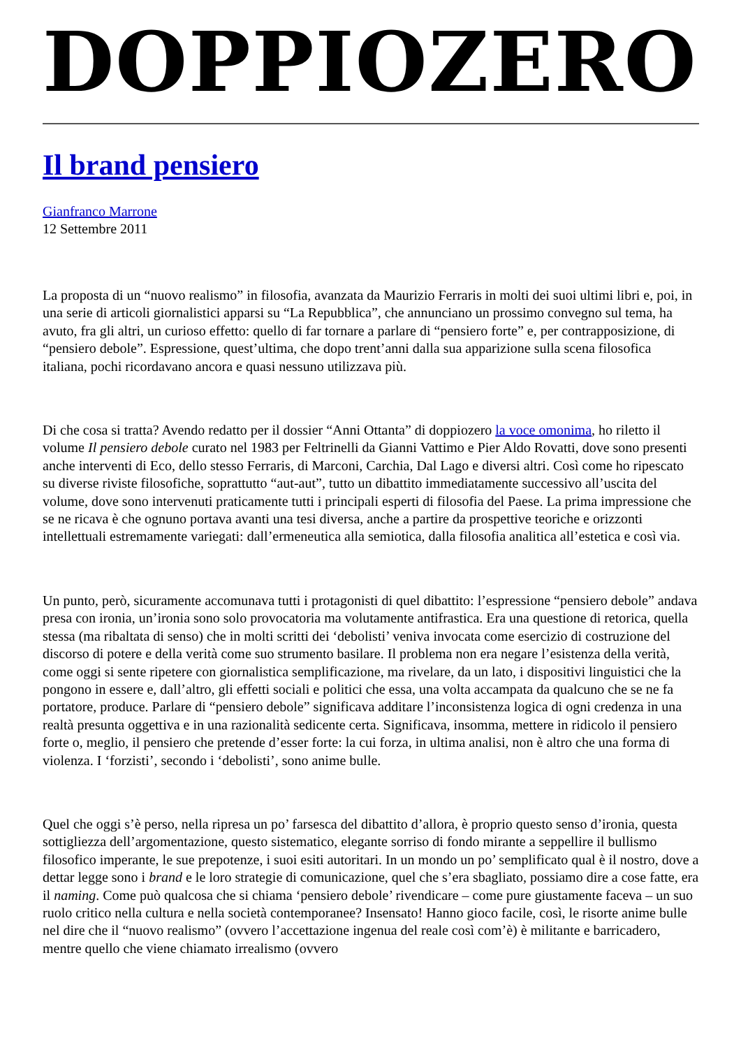DOPPIOZERO
Il brand pensiero
Gianfranco Marrone
12 Settembre 2011
La proposta di un “nuovo realismo” in filosofia, avanzata da Maurizio Ferraris in molti dei suoi ultimi libri e, poi, in una serie di articoli giornalistici apparsi su “La Repubblica”, che annunciano un prossimo convegno sul tema, ha avuto, fra gli altri, un curioso effetto: quello di far tornare a parlare di “pensiero forte” e, per contrapposizione, di “pensiero debole”. Espressione, quest’ultima, che dopo trent’anni dalla sua apparizione sulla scena filosofica italiana, pochi ricordavano ancora e quasi nessuno utilizzava più.
Di che cosa si tratta? Avendo redatto per il dossier “Anni Ottanta” di doppiozero la voce omonima, ho riletto il volume Il pensiero debole curato nel 1983 per Feltrinelli da Gianni Vattimo e Pier Aldo Rovatti, dove sono presenti anche interventi di Eco, dello stesso Ferraris, di Marconi, Carchia, Dal Lago e diversi altri. Così come ho ripescato su diverse riviste filosofiche, soprattutto “aut-aut”, tutto un dibattito immediatamente successivo all’uscita del volume, dove sono intervenuti praticamente tutti i principali esperti di filosofia del Paese. La prima impressione che se ne ricava è che ognuno portava avanti una tesi diversa, anche a partire da prospettive teoriche e orizzonti intellettuali estremamente variegati: dall’ermeneutica alla semiotica, dalla filosofia analitica all’estetica e così via.
Un punto, però, sicuramente accomunava tutti i protagonisti di quel dibattito: l’espressione “pensiero debole” andava presa con ironia, un’ironia sono solo provocatoria ma volutamente antifrastica. Era una questione di retorica, quella stessa (ma ribaltata di senso) che in molti scritti dei ‘debolisti’ veniva invocata come esercizio di costruzione del discorso di potere e della verità come suo strumento basilare. Il problema non era negare l’esistenza della verità, come oggi si sente ripetere con giornalistica semplificazione, ma rivelare, da un lato, i dispositivi linguistici che la pongono in essere e, dall’altro, gli effetti sociali e politici che essa, una volta accampata da qualcuno che se ne fa portatore, produce. Parlare di “pensiero debole” significava additare l’inconsistenza logica di ogni credenza in una realtà presunta oggettiva e in una razionalità sedicente certa. Significava, insomma, mettere in ridicolo il pensiero forte o, meglio, il pensiero che pretende d’esser forte: la cui forza, in ultima analisi, non è altro che una forma di violenza. I ‘forzisti’, secondo i ‘debolisti’, sono anime bulle.
Quel che oggi s’è perso, nella ripresa un po’ farsesca del dibattito d’allora, è proprio questo senso d’ironia, questa sottigliezza dell’argomentazione, questo sistematico, elegante sorriso di fondo mirante a seppellire il bullismo filosofico imperante, le sue prepotenze, i suoi esiti autoritari. In un mondo un po’ semplificato qual è il nostro, dove a dettar legge sono i brand e le loro strategie di comunicazione, quel che s’era sbagliato, possiamo dire a cose fatte, era il naming. Come può qualcosa che si chiama ‘pensiero debole’ rivendicare – come pure giustamente faceva – un suo ruolo critico nella cultura e nella società contemporanee? Insensato! Hanno gioco facile, così, le risorte anime bulle nel dire che il “nuovo realismo” (ovvero l’accettazione ingenua del reale così com’è) è militante e barricadero, mentre quello che viene chiamato irrealismo (ovvero